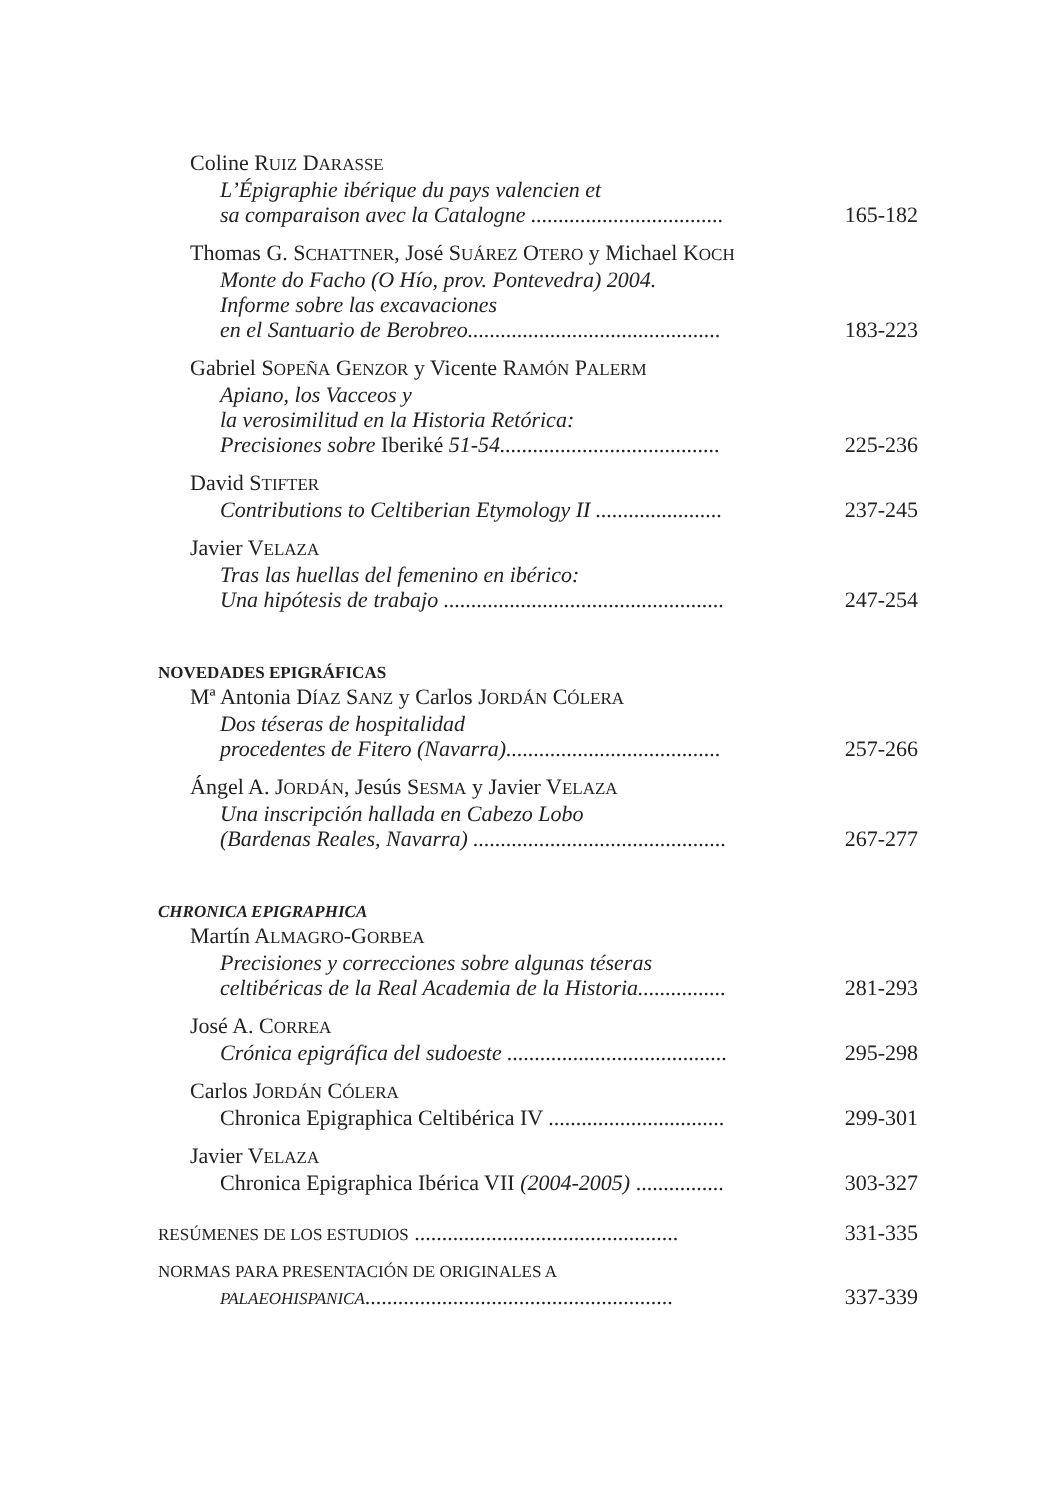Coline RUIZ DARASSE
L’Épigraphie ibérique du pays valencien et
sa comparaison avec la Catalogne ................................... 165-182
Thomas G. SCHATTNER, José SUÁREZ OTERO y Michael KOCH
Monte do Facho (O Hío, prov. Pontevedra) 2004.
Informe sobre las excavaciones
en el Santuario de Berobreo.............................................. 183-223
Gabriel SOPEÑA GENZOR y Vicente RAMÓN PALERM
Apiano, los Vacceos y
la verosimilitud en la Historia Retórica:
Precisiones sobre Iberiké 51-54........................................ 225-236
David STIFTER
Contributions to Celtiberian Etymology II ....................... 237-245
Javier VELAZA
Tras las huellas del femenino en ibérico:
Una hipótesis de trabajo ................................................... 247-254
NOVEDADES EPIGRÁFICAS
Mª Antonia DÍAZ SANZ y Carlos JORDÁN CÓLERA
Dos téseras de hospitalidad
procedentes de Fitero (Navarra)....................................... 257-266
Ángel A. JORDÁN, Jesús SESMA y Javier VELAZA
Una inscripción hallada en Cabezo Lobo
(Bardenas Reales, Navarra) .............................................. 267-277
CHRONICA EPIGRAPHICA
Martín ALMAGRO-GORBEA
Precisiones y correcciones sobre algunas téseras
celtibéricas de la Real Academia de la Historia................ 281-293
José A. CORREA
Crónica epigráfica del sudoeste ........................................ 295-298
Carlos JORDÁN CÓLERA
Chronica Epigraphica Celtibérica IV ................................ 299-301
Javier VELAZA
Chronica Epigraphica Ibérica VII (2004-2005) ................ 303-327
RESÚMENES DE LOS ESTUDIOS ................................................ 331-335
NORMAS PARA PRESENTACIÓN DE ORIGINALES A
PALAEOHISPANICA........................................................ 337-339